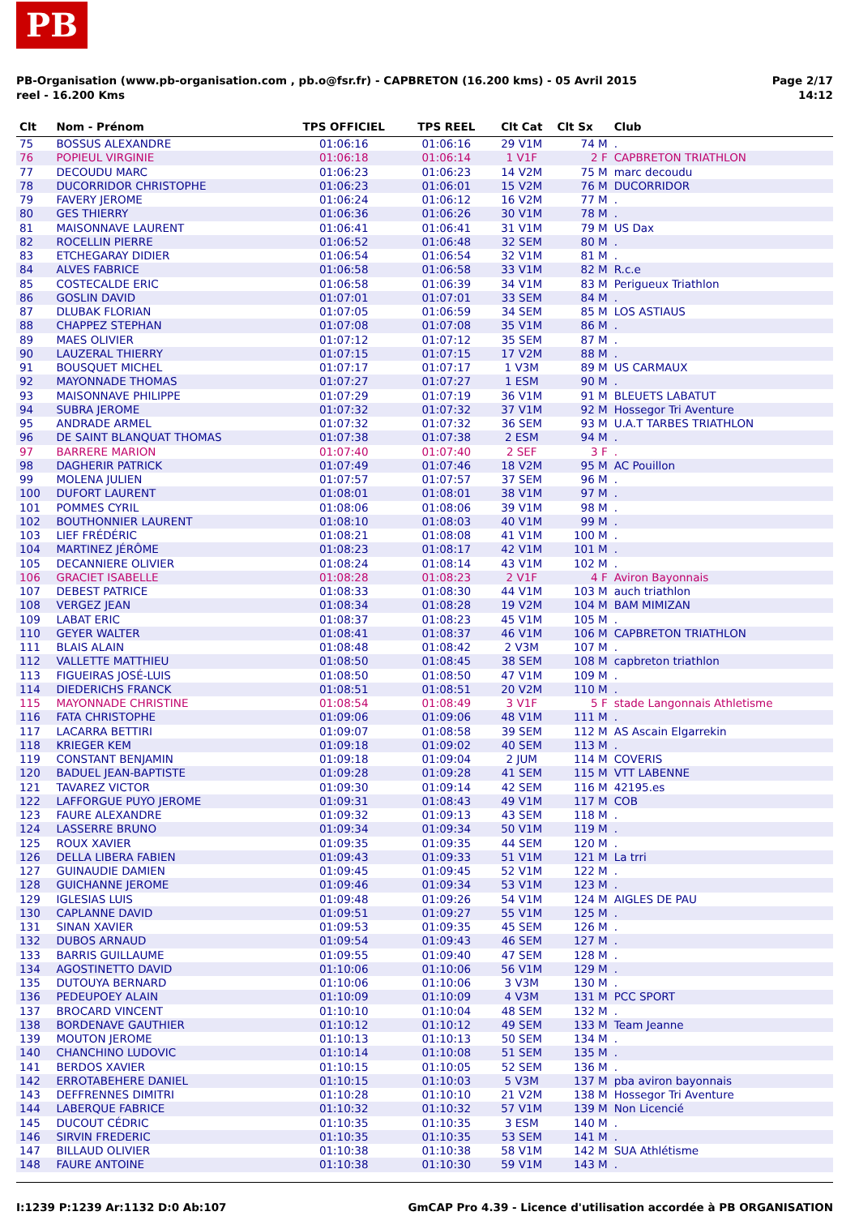PB
Page 2/17
14:12
PB-Organisation (www.pb-organisation.com , pb.o@fsr.fr) - CAPBRETON (16.200 kms) - 05 Avril 2015
reel - 16.200 Kms
| Clt | Nom - Prénom | TPS OFFICIEL | TPS REEL | Clt Cat | Clt Sx | Club |
| --- | --- | --- | --- | --- | --- | --- |
| 75 | BOSSUS ALEXANDRE | 01:06:16 | 01:06:16 | 29 V1M | 74 M | . |
| 76 | POPIEUL VIRGINIE | 01:06:18 | 01:06:14 | 1 V1F | 2 F | CAPBRETON TRIATHLON |
| 77 | DECOUDU MARC | 01:06:23 | 01:06:23 | 14 V2M | 75 M | marc decoudu |
| 78 | DUCORRIDOR CHRISTOPHE | 01:06:23 | 01:06:01 | 15 V2M | 76 M | DUCORRIDOR |
| 79 | FAVERY JEROME | 01:06:24 | 01:06:12 | 16 V2M | 77 M | . |
| 80 | GES THIERRY | 01:06:36 | 01:06:26 | 30 V1M | 78 M | . |
| 81 | MAISONNAVE LAURENT | 01:06:41 | 01:06:41 | 31 V1M | 79 M | US Dax |
| 82 | ROCELLIN PIERRE | 01:06:52 | 01:06:48 | 32 SEM | 80 M | . |
| 83 | ETCHEGARAY DIDIER | 01:06:54 | 01:06:54 | 32 V1M | 81 M | . |
| 84 | ALVES FABRICE | 01:06:58 | 01:06:58 | 33 V1M | 82 M | R.c.e |
| 85 | COSTECALDE ERIC | 01:06:58 | 01:06:39 | 34 V1M | 83 M | Perigueux Triathlon |
| 86 | GOSLIN DAVID | 01:07:01 | 01:07:01 | 33 SEM | 84 M | . |
| 87 | DLUBAK FLORIAN | 01:07:05 | 01:06:59 | 34 SEM | 85 M | LOS ASTIAUS |
| 88 | CHAPPEZ STEPHAN | 01:07:08 | 01:07:08 | 35 V1M | 86 M | . |
| 89 | MAES OLIVIER | 01:07:12 | 01:07:12 | 35 SEM | 87 M | . |
| 90 | LAUZERAL THIERRY | 01:07:15 | 01:07:15 | 17 V2M | 88 M | . |
| 91 | BOUSQUET MICHEL | 01:07:17 | 01:07:17 | 1 V3M | 89 M | US CARMAUX |
| 92 | MAYONNADE THOMAS | 01:07:27 | 01:07:27 | 1 ESM | 90 M | . |
| 93 | MAISONNAVE PHILIPPE | 01:07:29 | 01:07:19 | 36 V1M | 91 M | BLEUETS LABATUT |
| 94 | SUBRA JEROME | 01:07:32 | 01:07:32 | 37 V1M | 92 M | Hossegor Tri Aventure |
| 95 | ANDRADE ARMEL | 01:07:32 | 01:07:32 | 36 SEM | 93 M | U.A.T TARBES TRIATHLON |
| 96 | DE SAINT BLANQUAT THOMAS | 01:07:38 | 01:07:38 | 2 ESM | 94 M | . |
| 97 | BARRERE MARION | 01:07:40 | 01:07:40 | 2 SEF | 3 F | . |
| 98 | DAGHERIR PATRICK | 01:07:49 | 01:07:46 | 18 V2M | 95 M | AC Pouillon |
| 99 | MOLENA JULIEN | 01:07:57 | 01:07:57 | 37 SEM | 96 M | . |
| 100 | DUFORT LAURENT | 01:08:01 | 01:08:01 | 38 V1M | 97 M | . |
| 101 | POMMES CYRIL | 01:08:06 | 01:08:06 | 39 V1M | 98 M | . |
| 102 | BOUTHONNIER LAURENT | 01:08:10 | 01:08:03 | 40 V1M | 99 M | . |
| 103 | LIEF FRÉDÉRIC | 01:08:21 | 01:08:08 | 41 V1M | 100 M | . |
| 104 | MARTINEZ JÉRÔME | 01:08:23 | 01:08:17 | 42 V1M | 101 M | . |
| 105 | DECANNIERE OLIVIER | 01:08:24 | 01:08:14 | 43 V1M | 102 M | . |
| 106 | GRACIET ISABELLE | 01:08:28 | 01:08:23 | 2 V1F | 4 F | Aviron Bayonnais |
| 107 | DEBEST PATRICE | 01:08:33 | 01:08:30 | 44 V1M | 103 M | auch triathlon |
| 108 | VERGEZ JEAN | 01:08:34 | 01:08:28 | 19 V2M | 104 M | BAM MIMIZAN |
| 109 | LABAT ERIC | 01:08:37 | 01:08:23 | 45 V1M | 105 M | . |
| 110 | GEYER WALTER | 01:08:41 | 01:08:37 | 46 V1M | 106 M | CAPBRETON TRIATHLON |
| 111 | BLAIS ALAIN | 01:08:48 | 01:08:42 | 2 V3M | 107 M | . |
| 112 | VALLETTE MATTHIEU | 01:08:50 | 01:08:45 | 38 SEM | 108 M | capbreton triathlon |
| 113 | FIGUEIRAS JOSÉ-LUIS | 01:08:50 | 01:08:50 | 47 V1M | 109 M | . |
| 114 | DIEDERICHS FRANCK | 01:08:51 | 01:08:51 | 20 V2M | 110 M | . |
| 115 | MAYONNADE CHRISTINE | 01:08:54 | 01:08:49 | 3 V1F | 5 F | stade Langonnais Athletisme |
| 116 | FATA CHRISTOPHE | 01:09:06 | 01:09:06 | 48 V1M | 111 M | . |
| 117 | LACARRA BETTIRI | 01:09:07 | 01:08:58 | 39 SEM | 112 M | AS Ascain Elgarrekin |
| 118 | KRIEGER KEM | 01:09:18 | 01:09:02 | 40 SEM | 113 M | . |
| 119 | CONSTANT BENJAMIN | 01:09:18 | 01:09:04 | 2 JUM | 114 M | COVERIS |
| 120 | BADUEL JEAN-BAPTISTE | 01:09:28 | 01:09:28 | 41 SEM | 115 M | VTT LABENNE |
| 121 | TAVAREZ VICTOR | 01:09:30 | 01:09:14 | 42 SEM | 116 M | 42195.es |
| 122 | LAFFORGUE PUYO JEROME | 01:09:31 | 01:08:43 | 49 V1M | 117 M | COB |
| 123 | FAURE ALEXANDRE | 01:09:32 | 01:09:13 | 43 SEM | 118 M | . |
| 124 | LASSERRE BRUNO | 01:09:34 | 01:09:34 | 50 V1M | 119 M | . |
| 125 | ROUX XAVIER | 01:09:35 | 01:09:35 | 44 SEM | 120 M | . |
| 126 | DELLA LIBERA FABIEN | 01:09:43 | 01:09:33 | 51 V1M | 121 M | La trri |
| 127 | GUINAUDIE DAMIEN | 01:09:45 | 01:09:45 | 52 V1M | 122 M | . |
| 128 | GUICHANNE JEROME | 01:09:46 | 01:09:34 | 53 V1M | 123 M | . |
| 129 | IGLESIAS LUIS | 01:09:48 | 01:09:26 | 54 V1M | 124 M | AIGLES DE PAU |
| 130 | CAPLANNE DAVID | 01:09:51 | 01:09:27 | 55 V1M | 125 M | . |
| 131 | SINAN XAVIER | 01:09:53 | 01:09:35 | 45 SEM | 126 M | . |
| 132 | DUBOS ARNAUD | 01:09:54 | 01:09:43 | 46 SEM | 127 M | . |
| 133 | BARRIS GUILLAUME | 01:09:55 | 01:09:40 | 47 SEM | 128 M | . |
| 134 | AGOSTINETTO DAVID | 01:10:06 | 01:10:06 | 56 V1M | 129 M | . |
| 135 | DUTOUYA BERNARD | 01:10:06 | 01:10:06 | 3 V3M | 130 M | . |
| 136 | PEDEUPOEY ALAIN | 01:10:09 | 01:10:09 | 4 V3M | 131 M | PCC SPORT |
| 137 | BROCARD VINCENT | 01:10:10 | 01:10:04 | 48 SEM | 132 M | . |
| 138 | BORDENAVE GAUTHIER | 01:10:12 | 01:10:12 | 49 SEM | 133 M | Team Jeanne |
| 139 | MOUTON JEROME | 01:10:13 | 01:10:13 | 50 SEM | 134 M | . |
| 140 | CHANCHINO LUDOVIC | 01:10:14 | 01:10:08 | 51 SEM | 135 M | . |
| 141 | BERDOS XAVIER | 01:10:15 | 01:10:05 | 52 SEM | 136 M | . |
| 142 | ERROTABEHERE DANIEL | 01:10:15 | 01:10:03 | 5 V3M | 137 M | pba aviron bayonnais |
| 143 | DEFFRENNES DIMITRI | 01:10:28 | 01:10:10 | 21 V2M | 138 M | Hossegor Tri Aventure |
| 144 | LABERQUE FABRICE | 01:10:32 | 01:10:32 | 57 V1M | 139 M | Non Licencié |
| 145 | DUCOUT CÉDRIC | 01:10:35 | 01:10:35 | 3 ESM | 140 M | . |
| 146 | SIRVIN FREDERIC | 01:10:35 | 01:10:35 | 53 SEM | 141 M | . |
| 147 | BILLAUD OLIVIER | 01:10:38 | 01:10:38 | 58 V1M | 142 M | SUA Athlétisme |
| 148 | FAURE ANTOINE | 01:10:38 | 01:10:30 | 59 V1M | 143 M | . |
GmCAP Pro 4.39 - Licence d'utilisation accordée à PB ORGANISATION I:1239 P:1239 Ar:1132 D:0 Ab:107